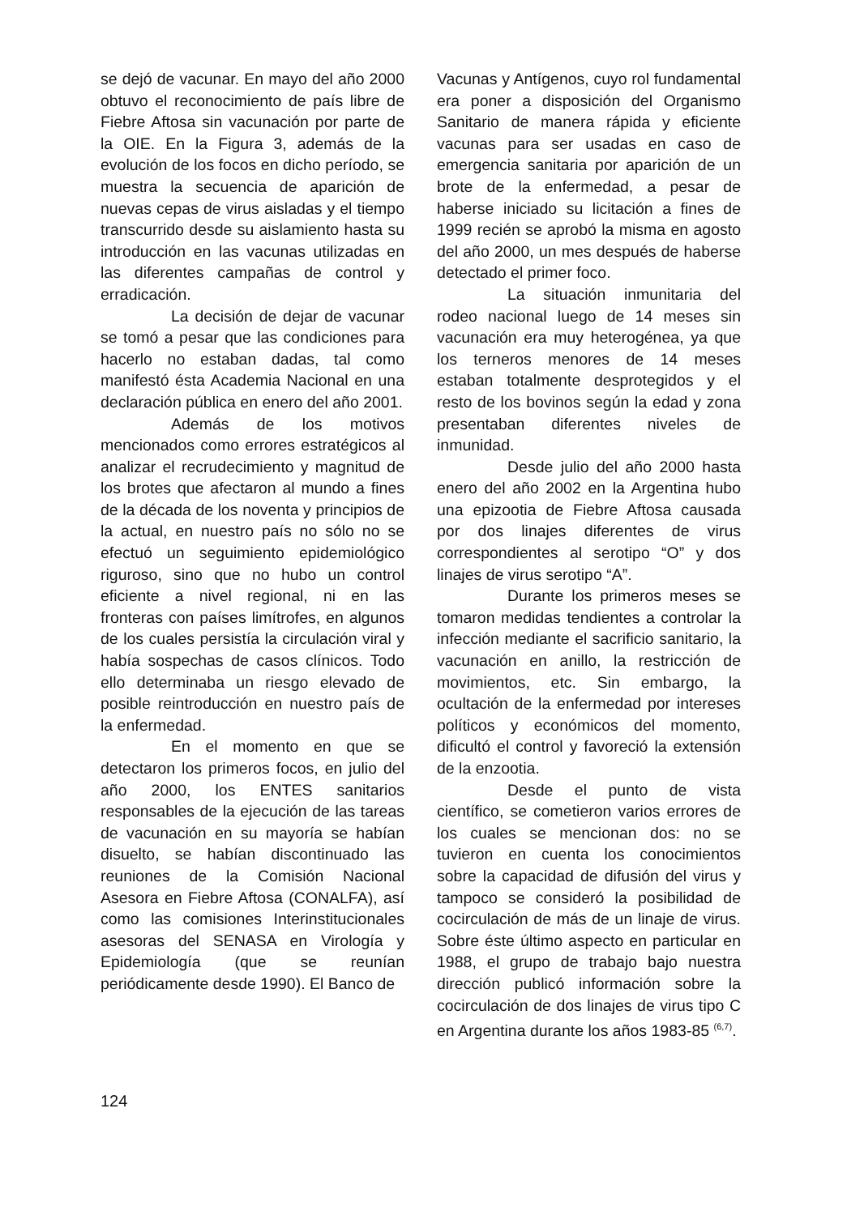se dejó de vacunar. En mayo del año 2000 obtuvo el reconocimiento de país libre de Fiebre Aftosa sin vacunación por parte de la OIE. En la Figura 3, además de la evolución de los focos en dicho período, se muestra la secuencia de aparición de nuevas cepas de virus aisladas y el tiempo transcurrido desde su aislamiento hasta su introducción en las vacunas utilizadas en las diferentes campañas de control y erradicación.
La decisión de dejar de vacunar se tomó a pesar que las condiciones para hacerlo no estaban dadas, tal como manifestó ésta Academia Nacional en una declaración pública en enero del año 2001.
Además de los motivos mencionados como errores estratégicos al analizar el recrudecimiento y magnitud de los brotes que afectaron al mundo a fines de la década de los noventa y principios de la actual, en nuestro país no sólo no se efectuó un seguimiento epidemiológico riguroso, sino que no hubo un control eficiente a nivel regional, ni en las fronteras con países limítrofes, en algunos de los cuales persistía la circulación viral y había sospechas de casos clínicos. Todo ello determinaba un riesgo elevado de posible reintroducción en nuestro país de la enfermedad.
En el momento en que se detectaron los primeros focos, en julio del año 2000, los ENTES sanitarios responsables de la ejecución de las tareas de vacunación en su mayoría se habían disuelto, se habían discontinuado las reuniones de la Comisión Nacional Asesora en Fiebre Aftosa (CONALFA), así como las comisiones Interinstitucionales asesoras del SENASA en Virología y Epidemiología (que se reunían periódicamente desde 1990). El Banco de
Vacunas y Antígenos, cuyo rol fundamental era poner a disposición del Organismo Sanitario de manera rápida y eficiente vacunas para ser usadas en caso de emergencia sanitaria por aparición de un brote de la enfermedad, a pesar de haberse iniciado su licitación a fines de 1999 recién se aprobó la misma en agosto del año 2000, un mes después de haberse detectado el primer foco.
La situación inmunitaria del rodeo nacional luego de 14 meses sin vacunación era muy heterogénea, ya que los terneros menores de 14 meses estaban totalmente desprotegidos y el resto de los bovinos según la edad y zona presentaban diferentes niveles de inmunidad.
Desde julio del año 2000 hasta enero del año 2002 en la Argentina hubo una epizootia de Fiebre Aftosa causada por dos linajes diferentes de virus correspondientes al serotipo “O” y dos linajes de virus serotipo “A”.
Durante los primeros meses se tomaron medidas tendientes a controlar la infección mediante el sacrificio sanitario, la vacunación en anillo, la restricción de movimientos, etc. Sin embargo, la ocultación de la enfermedad por intereses políticos y económicos del momento, dificultó el control y favoreció la extensión de la enzootia.
Desde el punto de vista científico, se cometieron varios errores de los cuales se mencionan dos: no se tuvieron en cuenta los conocimientos sobre la capacidad de difusión del virus y tampoco se consideró la posibilidad de cocirculación de más de un linaje de virus. Sobre éste último aspecto en particular en 1988, el grupo de trabajo bajo nuestra dirección publicó información sobre la cocirculación de dos linajes de virus tipo C en Argentina durante los años 1983-85 <sup>(6,7)</sup>.
124